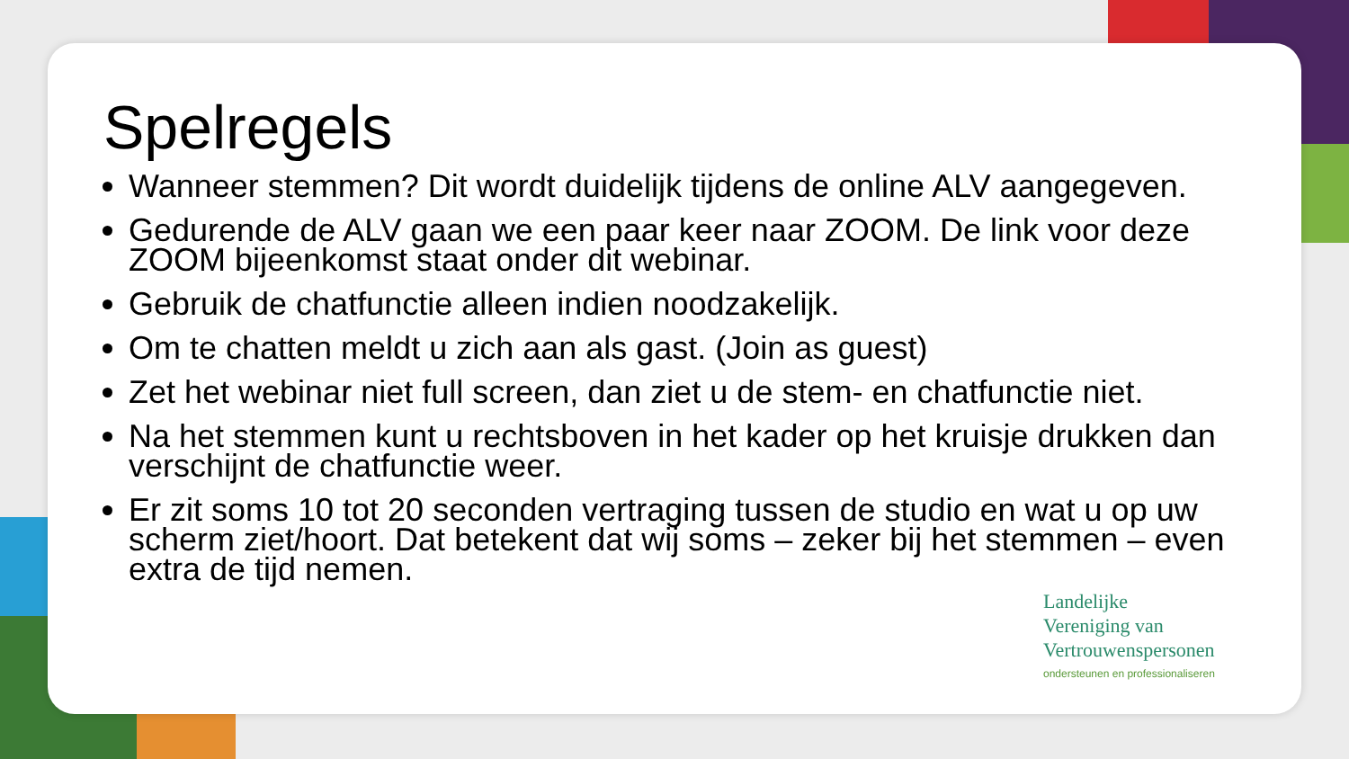Spelregels
Wanneer stemmen? Dit wordt duidelijk tijdens de online ALV aangegeven.
Gedurende de ALV gaan we een paar keer naar ZOOM. De link voor deze ZOOM bijeenkomst staat onder dit webinar.
Gebruik de chatfunctie alleen indien noodzakelijk.
Om te chatten meldt u zich aan als gast. (Join as guest)
Zet het webinar niet full screen, dan ziet u de stem- en chatfunctie niet.
Na het stemmen kunt u rechtsboven in het kader op het kruisje drukken dan verschijnt de chatfunctie weer.
Er zit soms 10 tot 20 seconden vertraging tussen de studio en wat u op uw scherm ziet/hoort. Dat betekent dat wij soms – zeker bij het stemmen – even extra de tijd nemen.
Landelijke
Vereniging van
Vertrouwenspersonen
ondersteunen en professionaliseren